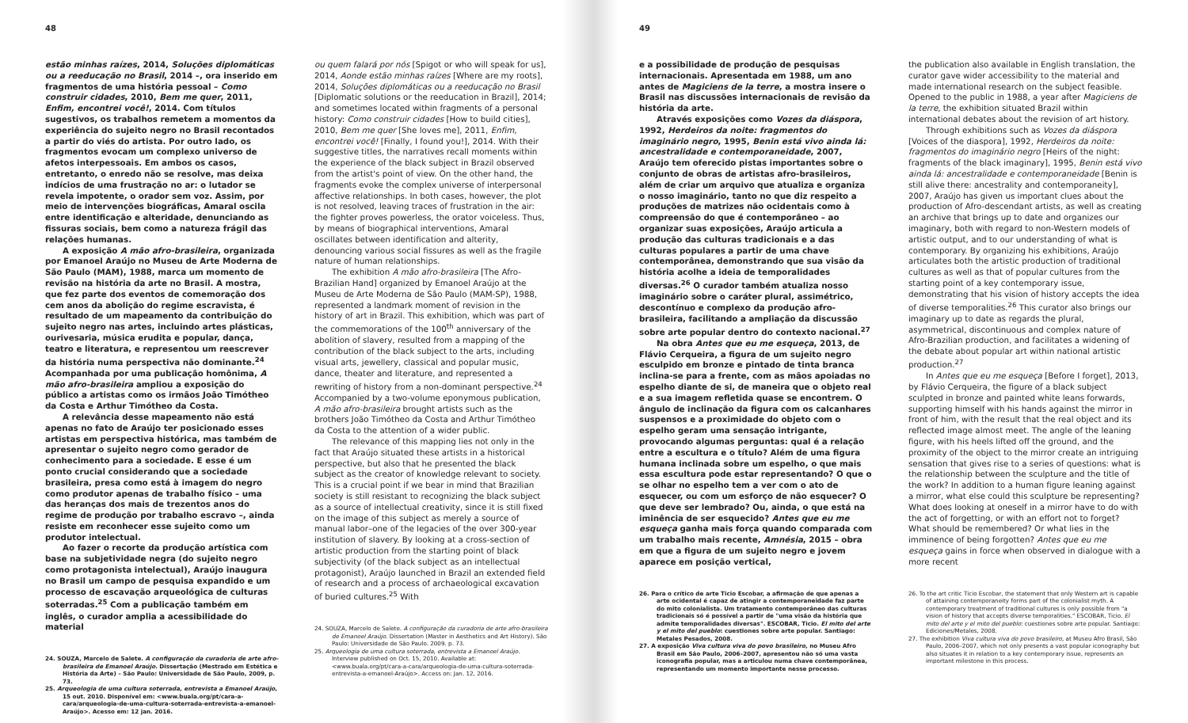48
estão minhas raízes, 2014, Soluções diplomáticas ou a reeducação no Brasil, 2014 –, ora inserido em fragmentos de uma história pessoal – Como construir cidades, 2010, Bem me quer, 2011, Enfim, encontrei você!, 2014. Com títulos sugestivos, os trabalhos remetem a momentos da experiência do sujeito negro no Brasil recontados a partir do viés do artista. Por outro lado, os fragmentos evocam um complexo universo de afetos interpessoais. Em ambos os casos, entretanto, o enredo não se resolve, mas deixa indícios de uma frustração no ar: o lutador se revela impotente, o orador sem voz. Assim, por meio de intervenções biográficas, Amaral oscila entre identificação e alteridade, denunciando as fissuras sociais, bem como a natureza frágil das relações humanas.
A exposição A mão afro-brasileira, organizada por Emanoel Araújo no Museu de Arte Moderna de São Paulo (MAM), 1988, marca um momento de revisão na história da arte no Brasil. A mostra, que fez parte dos eventos de comemoração dos cem anos da abolição do regime escravista, é resultado de um mapeamento da contribuição do sujeito negro nas artes, incluindo artes plásticas, ourivesaria, música erudita e popular, dança, teatro e literatura, e representou um reescrever da história numa perspectiva não dominante.<sup>24</sup> Acompanhada por uma publicação homônima, A mão afro-brasileira ampliou a exposição do público a artistas como os irmãos João Timótheo da Costa e Arthur Timótheo da Costa.
A relevância desse mapeamento não está apenas no fato de Araújo ter posicionado esses artistas em perspectiva histórica, mas também de apresentar o sujeito negro como gerador de conhecimento para a sociedade. E esse é um ponto crucial considerando que a sociedade brasileira, presa como está à imagem do negro como produtor apenas de trabalho físico – uma das heranças dos mais de trezentos anos do regime de produção por trabalho escravo –, ainda resiste em reconhecer esse sujeito como um produtor intelectual.
Ao fazer o recorte da produção artística com base na subjetividade negra (do sujeito negro como protagonista intelectual), Araújo inaugura no Brasil um campo de pesquisa expandido e um processo de escavação arqueológica de culturas soterradas.<sup>25</sup> Com a publicação também em inglês, o curador amplia a acessibilidade do material
24. SOUZA, Marcelo de Salete. A configuração da curadoria de arte afro-brasileira de Emanoel Araújo. Dissertação (Mestrado em Estética e História da Arte) – São Paulo: Universidade de São Paulo, 2009, p. 73.
25. Arqueologia de uma cultura soterrada, entrevista a Emanoel Araújo, 15 out. 2010. Disponível em: <www.buala.org/pt/cara-a-cara/arqueologia-de-uma-cultura-soterrada-entrevista-a-emanoel-Araújo>. Acesso em: 12 jan. 2016.
ou quem falará por nós [Spigot or who will speak for us], 2014, Aonde estão minhas raízes [Where are my roots], 2014, Soluções diplomáticas ou a reeducação no Brasil [Diplomatic solutions or the reeducation in Brazil], 2014; and sometimes located within fragments of a personal history: Como construir cidades [How to build cities], 2010, Bem me quer [She loves me], 2011, Enfim, encontrei você! [Finally, I found you!], 2014. With their suggestive titles, the narratives recall moments within the experience of the black subject in Brazil observed from the artist's point of view. On the other hand, the fragments evoke the complex universe of interpersonal affective relationships. In both cases, however, the plot is not resolved, leaving traces of frustration in the air: the fighter proves powerless, the orator voiceless. Thus, by means of biographical interventions, Amaral oscillates between identification and alterity, denouncing various social fissures as well as the fragile nature of human relationships.
The exhibition A mão afro-brasileira [The Afro-Brazilian Hand] organized by Emanoel Araújo at the Museu de Arte Moderna de São Paulo (MAM-SP), 1988, represented a landmark moment of revision in the history of art in Brazil. This exhibition, which was part of the commemorations of the 100<sup>th</sup> anniversary of the abolition of slavery, resulted from a mapping of the contribution of the black subject to the arts, including visual arts, jewellery, classical and popular music, dance, theater and literature, and represented a rewriting of history from a non-dominant perspective.<sup>24</sup> Accompanied by a two-volume eponymous publication, A mão afro-brasileira brought artists such as the brothers João Timótheo da Costa and Arthur Timótheo da Costa to the attention of a wider public.
The relevance of this mapping lies not only in the fact that Araújo situated these artists in a historical perspective, but also that he presented the black subject as the creator of knowledge relevant to society. This is a crucial point if we bear in mind that Brazilian society is still resistant to recognizing the black subject as a source of intellectual creativity, since it is still fixed on the image of this subject as merely a source of manual labor–one of the legacies of the over 300-year institution of slavery. By looking at a cross-section of artistic production from the starting point of black subjectivity (of the black subject as an intellectual protagonist), Araújo launched in Brazil an extended field of research and a process of archaeological excavation of buried cultures.<sup>25</sup> With
24. SOUZA, Marcelo de Salete. A configuração da curadoria de arte afro-brasileira de Emanoel Araújo. Dissertation (Master in Aesthetics and Art History). São Paulo: Universidade de São Paulo. 2009. p. 73.
25. Arqueologia de uma cultura soterrada, entrevista a Emanoel Araújo. Interview published on Oct. 15, 2010. Available at: <www.buala.org/pt/cara-a-cara/arqueologia-de-uma-cultura-soterrada-entrevista-a-emanoel-Araújo>. Access on: Jan. 12, 2016.
49
e a possibilidade de produção de pesquisas internacionais. Apresentada em 1988, um ano antes de Magiciens de la terre, a mostra insere o Brasil nas discussões internacionais de revisão da história da arte.
Através exposições como Vozes da diáspora, 1992, Herdeiros da noite: fragmentos do imaginário negro, 1995, Benin está vivo ainda lá: ancestralidade e contemporaneidade, 2007, Araújo tem oferecido pistas importantes sobre o conjunto de obras de artistas afro-brasileiros, além de criar um arquivo que atualiza e organiza o nosso imaginário, tanto no que diz respeito a produções de matrizes não ocidentais como à compreensão do que é contemporâneo – ao organizar suas exposições, Araújo articula a produção das culturas tradicionais e a das culturas populares a partir de uma chave contemporânea, demonstrando que sua visão da história acolhe a ideia de temporalidades diversas.<sup>26</sup> O curador também atualiza nosso imaginário sobre o caráter plural, assimétrico, descontínuo e complexo da produção afro-brasileira, facilitando a ampliação da discussão sobre arte popular dentro do contexto nacional.<sup>27</sup>
Na obra Antes que eu me esqueça, 2013, de Flávio Cerqueira, a figura de um sujeito negro esculpido em bronze e pintado de tinta branca inclina-se para a frente, com as mãos apoiadas no espelho diante de si, de maneira que o objeto real e a sua imagem refletida quase se encontrem. O ângulo de inclinação da figura com os calcanhares suspensos e a proximidade do objeto com o espelho geram uma sensação intrigante, provocando algumas perguntas: qual é a relação entre a escultura e o título? Além de uma figura humana inclinada sobre um espelho, o que mais essa escultura pode estar representando? O que o se olhar no espelho tem a ver com o ato de esquecer, ou com um esforço de não esquecer? O que deve ser lembrado? Ou, ainda, o que está na iminência de ser esquecido? Antes que eu me esqueça ganha mais força quando comparada com um trabalho mais recente, Amnésia, 2015 – obra em que a figura de um sujeito negro e jovem aparece em posição vertical,
26. Para o crítico de arte Ticio Escobar, a afirmação de que apenas a arte ocidental é capaz de atingir a contemporaneidade faz parte do mito colonialista. Um tratamento contemporâneo das culturas tradicionais só é possível a partir de "uma visão da história que admite temporalidades diversas". ESCOBAR, Ticio. El mito del arte y el mito del pueblo: cuestiones sobre arte popular. Santiago: Metales Pesados, 2008.
27. A exposição Viva cultura viva do povo brasileiro, no Museu Afro Brasil em São Paulo, 2006–2007, apresentou não só uma vasta iconografia popular, mas a articulou numa chave contemporânea, representando um momento importante nesse processo.
the publication also available in English translation, the curator gave wider accessibility to the material and made international research on the subject feasible. Opened to the public in 1988, a year after Magiciens de la terre, the exhibition situated Brazil within international debates about the revision of art history.
Through exhibitions such as Vozes da diáspora [Voices of the diaspora], 1992, Herdeiros da noite: fragmentos do imaginário negro [Heirs of the night: fragments of the black imaginary], 1995, Benin está vivo ainda lá: ancestralidade e contemporaneidade [Benin is still alive there: ancestrality and contemporaneity], 2007, Araújo has given us important clues about the production of Afro-descendant artists, as well as creating an archive that brings up to date and organizes our imaginary, both with regard to non-Western models of artistic output, and to our understanding of what is contemporary. By organizing his exhibitions, Araújo articulates both the artistic production of traditional cultures as well as that of popular cultures from the starting point of a key contemporary issue, demonstrating that his vision of history accepts the idea of diverse temporalities.<sup>26</sup> This curator also brings our imaginary up to date as regards the plural, asymmetrical, discontinuous and complex nature of Afro-Brazilian production, and facilitates a widening of the debate about popular art within national artistic production.<sup>27</sup>
In Antes que eu me esqueça [Before I forget], 2013, by Flávio Cerqueira, the figure of a black subject sculpted in bronze and painted white leans forwards, supporting himself with his hands against the mirror in front of him, with the result that the real object and its reflected image almost meet. The angle of the leaning figure, with his heels lifted off the ground, and the proximity of the object to the mirror create an intriguing sensation that gives rise to a series of questions: what is the relationship between the sculpture and the title of the work? In addition to a human figure leaning against a mirror, what else could this sculpture be representing? What does looking at oneself in a mirror have to do with the act of forgetting, or with an effort not to forget? What should be remembered? Or what lies in the imminence of being forgotten? Antes que eu me esqueça gains in force when observed in dialogue with a more recent
26. To the art critic Ticio Escobar, the statement that only Western art is capable of attaining contemporaneity forms part of the colonialist myth. A contemporary treatment of traditional cultures is only possible from "a vision of history that accepts diverse temporalities." ESCOBAR, Ticio. El mito del arte y el mito del pueblo: cuestiones sobre arte popular. Santiago: Ediciones/Metales, 2008.
27. The exhibition Viva cultura viva do povo brasileiro, at Museu Afro Brasil, São Paulo, 2006–2007, which not only presents a vast popular iconography but also situates it in relation to a key contemporary issue, represents an important milestone in this process.